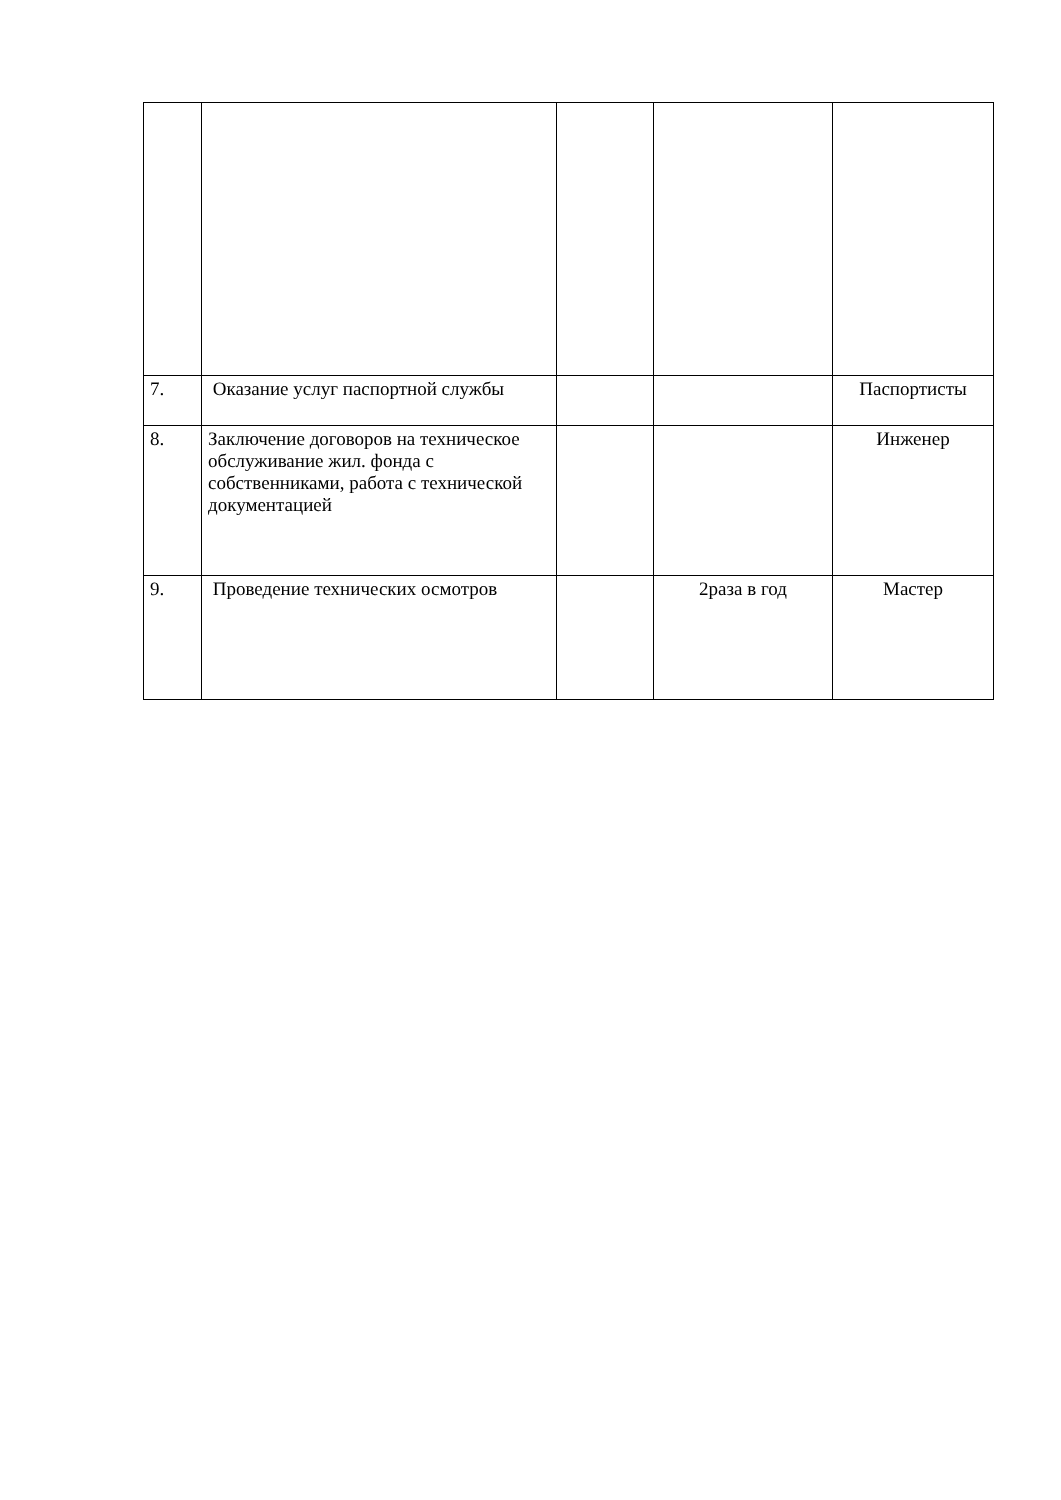| 7. | Оказание услуг паспортной службы | | | Паспортисты |
| 8. | Заключение договоров на техническое обслуживание жил. фонда с собственниками, работа с технической документацией | | | Инженер |
| 9. | Проведение технических осмотров | | 2раза в год | Мастер |